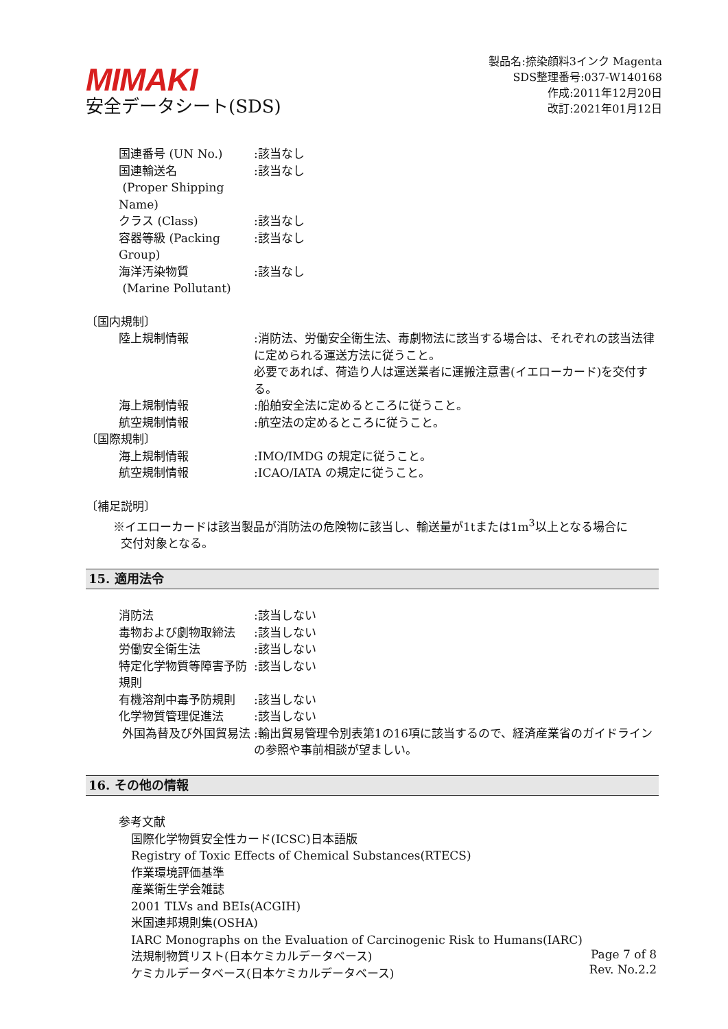MIMAKI
安全データシート(SDS)
製品名:捺染顔料3インク Magenta
SDS整理番号:037-W140168
作成:2011年12月20日
改訂:2021年01月12日
国連番号 (UN No.) :該当なし
国連輸送名
(Proper Shipping Name)
:該当なし
クラス (Class) :該当なし
容器等級 (Packing Group) :該当なし
海洋汚染物質
(Marine Pollutant)
:該当なし
〔国内規制〕
陸上規制情報 :消防法、労働安全衛生法、毒劇物法に該当する場合は、それぞれの該当法律に定められる運送方法に従うこと。
必要であれば、荷造り人は運送業者に運搬注意書(イエローカード)を交付する。
海上規制情報 :船舶安全法に定めるところに従うこと。
航空規制情報 :航空法の定めるところに従うこと。
〔国際規制〕
海上規制情報 :IMO/IMDG の規定に従うこと。
航空規制情報 :ICAO/IATA の規定に従うこと。
〔補足説明〕
※イエローカードは該当製品が消防法の危険物に該当し、輸送量が1tまたは1m<sup>3</sup>以上となる場合に
交付対象となる。
15. 適用法令
消防法 :該当しない
毒物および劇物取締法 :該当しない
労働安全衛生法 :該当しない
特定化学物質等障害予防規則 :該当しない
有機溶剤中毒予防規則 :該当しない
化学物質管理促進法 :該当しない
外国為替及び外国貿易法 :輸出貿易管理令別表第1の16項に該当するので、経済産業省のガイドラインの参照や事前相談が望ましい。
16. その他の情報
参考文献
国際化学物質安全性カード(ICSC)日本語版
Registry of Toxic Effects of Chemical Substances(RTECS)
作業環境評価基準
産業衛生学会雑誌
2001 TLVs and BEIs(ACGIH)
米国連邦規則集(OSHA)
IARC Monographs on the Evaluation of Carcinogenic Risk to Humans(IARC)
法規制物質リスト(日本ケミカルデータベース)
ケミカルデータベース(日本ケミカルデータベース)
Page 7 of 8
Rev. No.2.2